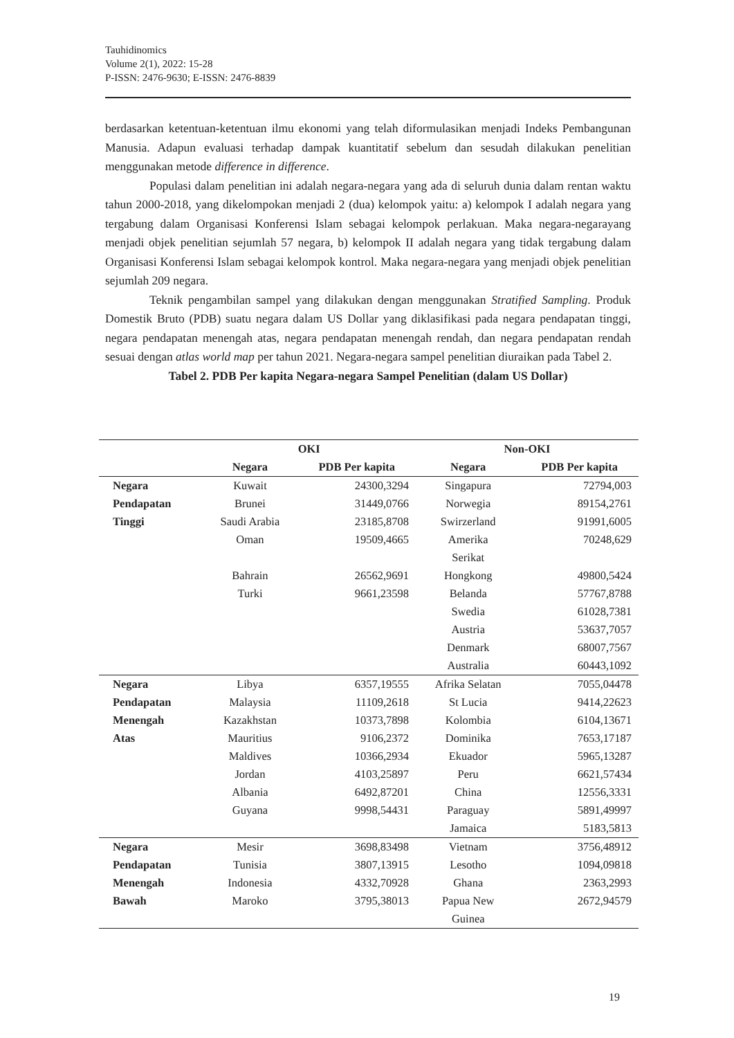Tauhidinomics
Volume 2(1), 2022: 15-28
P-ISSN: 2476-9630; E-ISSN: 2476-8839
berdasarkan ketentuan-ketentuan ilmu ekonomi yang telah diformulasikan menjadi Indeks Pembangunan Manusia. Adapun evaluasi terhadap dampak kuantitatif sebelum dan sesudah dilakukan penelitian menggunakan metode difference in difference.
Populasi dalam penelitian ini adalah negara-negara yang ada di seluruh dunia dalam rentan waktu tahun 2000-2018, yang dikelompokan menjadi 2 (dua) kelompok yaitu: a) kelompok I adalah negara yang tergabung dalam Organisasi Konferensi Islam sebagai kelompok perlakuan. Maka negara-negarayang menjadi objek penelitian sejumlah 57 negara, b) kelompok II adalah negara yang tidak tergabung dalam Organisasi Konferensi Islam sebagai kelompok kontrol. Maka negara-negara yang menjadi objek penelitian sejumlah 209 negara.
Teknik pengambilan sampel yang dilakukan dengan menggunakan Stratified Sampling. Produk Domestik Bruto (PDB) suatu negara dalam US Dollar yang diklasifikasi pada negara pendapatan tinggi, negara pendapatan menengah atas, negara pendapatan menengah rendah, dan negara pendapatan rendah sesuai dengan atlas world map per tahun 2021. Negara-negara sampel penelitian diuraikan pada Tabel 2.
Tabel 2. PDB Per kapita Negara-negara Sampel Penelitian (dalam US Dollar)
| | OKI | | Non-OKI | |
| --- | --- | --- | --- | --- |
| | Negara | PDB Per kapita | Negara | PDB Per kapita |
| Negara Pendapatan Tinggi | Kuwait | 24300,3294 | Singapura | 72794,003 |
| | Brunei | 31449,0766 | Norwegia | 89154,2761 |
| | Saudi Arabia | 23185,8708 | Swirzerland | 91991,6005 |
| | Oman | 19509,4665 | Amerika Serikat | 70248,629 |
| | Bahrain | 26562,9691 | Hongkong | 49800,5424 |
| | Turki | 9661,23598 | Belanda | 57767,8788 |
| | | | Swedia | 61028,7381 |
| | | | Austria | 53637,7057 |
| | | | Denmark | 68007,7567 |
| | | | Australia | 60443,1092 |
| Negara Pendapatan Menengah Atas | Libya | 6357,19555 | Afrika Selatan | 7055,04478 |
| | Malaysia | 11109,2618 | St Lucia | 9414,22623 |
| | Kazakhstan | 10373,7898 | Kolombia | 6104,13671 |
| | Mauritius | 9106,2372 | Dominika | 7653,17187 |
| | Maldives | 10366,2934 | Ekuador | 5965,13287 |
| | Jordan | 4103,25897 | Peru | 6621,57434 |
| | Albania | 6492,87201 | China | 12556,3331 |
| | Guyana | 9998,54431 | Paraguay | 5891,49997 |
| | | | Jamaica | 5183,5813 |
| Negara Pendapatan Menengah Bawah | Mesir | 3698,83498 | Vietnam | 3756,48912 |
| | Tunisia | 3807,13915 | Lesotho | 1094,09818 |
| | Indonesia | 4332,70928 | Ghana | 2363,2993 |
| | Maroko | 3795,38013 | Papua New Guinea | 2672,94579 |
19